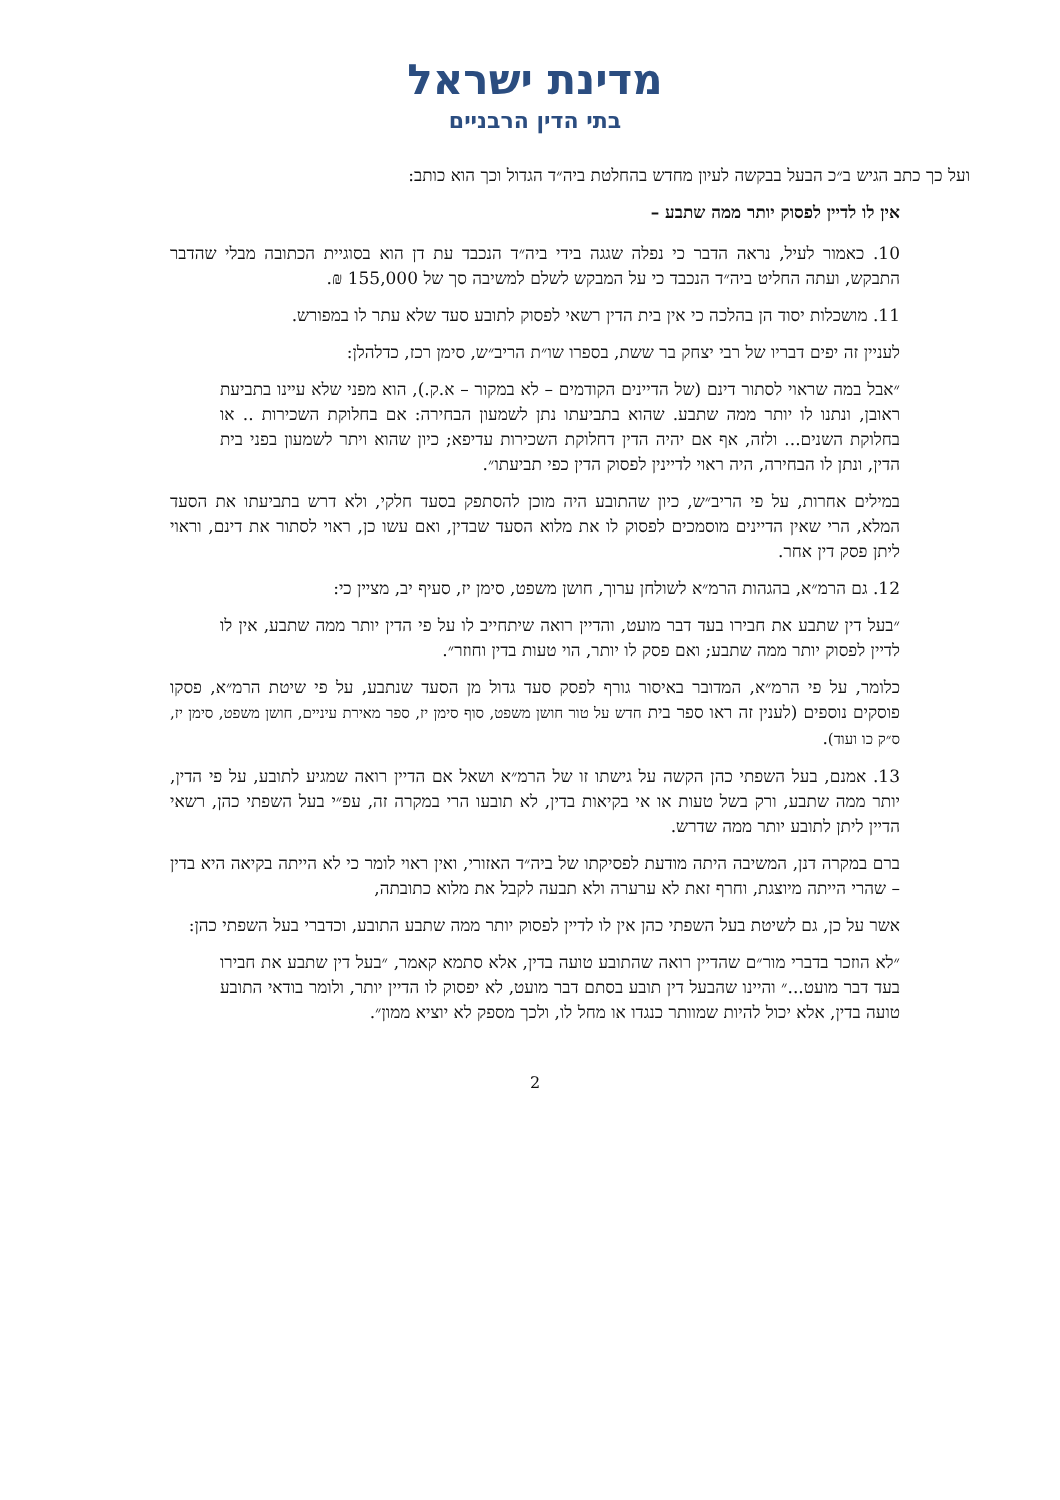מדינת ישראל
בתי הדין הרבניים
ועל כך כתב הגיש ב״כ הבעל בבקשה לעיון מחדש בהחלטת ביה״ד הגדול וכך הוא כותב:
אין לו לדיין לפסוק יותר ממה שתבע –
10. כאמור לעיל, נראה הדבר כי נפלה שגגה בידי ביה״ד הנכבד עת דן הוא בסוגיית הכתובה מבלי שהדבר התבקש, ועתה החליט ביה״ד הנכבד כי על המבקש לשלם למשיבה סך של 155,000 ₪.
11. מושכלות יסוד הן בהלכה כי אין בית הדין רשאי לפסוק לתובע סעד שלא עתר לו במפורש.
לעניין זה יפים דבריו של רבי יצחק בר ששת, בספרו שו״ת הריב״ש, סימן רכז, כדלהלן:
״אבל במה שראוי לסתור דינם (של הדיינים הקודמים – לא במקור – א.ק.), הוא מפני שלא עיינו בתביעת ראובן, ונתנו לו יותר ממה שתבע. שהוא בתביעתו נתן לשמעון הבחירה: אם בחלוקת השכירות .. או בחלוקת השנים... ולזה, אף אם יהיה הדין דחלוקת השכירות עדיפא; כיון שהוא ויתר לשמעון בפני בית הדין, ונתן לו הבחירה, היה ראוי לדיינין לפסוק הדין כפי תביעתו״.
במילים אחרות, על פי הריב״ש, כיון שהתובע היה מוכן להסתפק בסעד חלקי, ולא דרש בתביעתו את הסעד המלא, הרי שאין הדיינים מוסמכים לפסוק לו את מלוא הסעד שבדין, ואם עשו כן, ראוי לסתור את דינם, וראוי ליתן פסק דין אחר.
12. גם הרמ״א, בהגהות הרמ״א לשולחן ערוך, חושן משפט, סימן יז, סעיף יב, מציין כי:
״בעל דין שתבע את חבירו בעד דבר מועט, והדיין רואה שיתחייב לו על פי הדין יותר ממה שתבע, אין לו לדיין לפסוק יותר ממה שתבע; ואם פסק לו יותר, הוי טעות בדין וחוזר״.
כלומר, על פי הרמ״א, המדובר באיסור גורף לפסק סעד גדול מן הסעד שנתבע, על פי שיטת הרמ״א, פסקו פוסקים נוספים (לענין זה ראו ספר בית חדש על טור חושן משפט, סוף סימן יז, ספר מאירת עיניים, חושן משפט, סימן יז, ס״ק כו ועוד).
13. אמנם, בעל השפתי כהן הקשה על גישתו זו של הרמ״א ושאל אם הדיין רואה שמגיע לתובע, על פי הדין, יותר ממה שתבע, ורק בשל טעות או אי בקיאות בדין, לא תובעו הרי במקרה זה, עפ״י בעל השפתי כהן, רשאי הדיין ליתן לתובע יותר ממה שדרש.
ברם במקרה דנן, המשיבה היתה מודעת לפסיקתו של ביה״ד האזורי, ואין ראוי לומר כי לא הייתה בקיאה היא בדין – שהרי הייתה מיוצגת, וחרף זאת לא ערערה ולא תבעה לקבל את מלוא כתובתה,
אשר על כן, גם לשיטת בעל השפתי כהן אין לו לדיין לפסוק יותר ממה שתבע התובע, וכדברי בעל השפתי כהן:
״לא הוזכר בדברי מור״ם שהדיין רואה שהתובע טועה בדין, אלא סתמא קאמר, ״בעל דין שתבע את חבירו בעד דבר מועט...״ והיינו שהבעל דין תובע בסתם דבר מועט, לא יפסוק לו הדיין יותר, ולומר בודאי התובע טועה בדין, אלא יכול להיות שמוותר כנגדו או מחל לו, ולכך מספק לא יוציא ממון״.
2